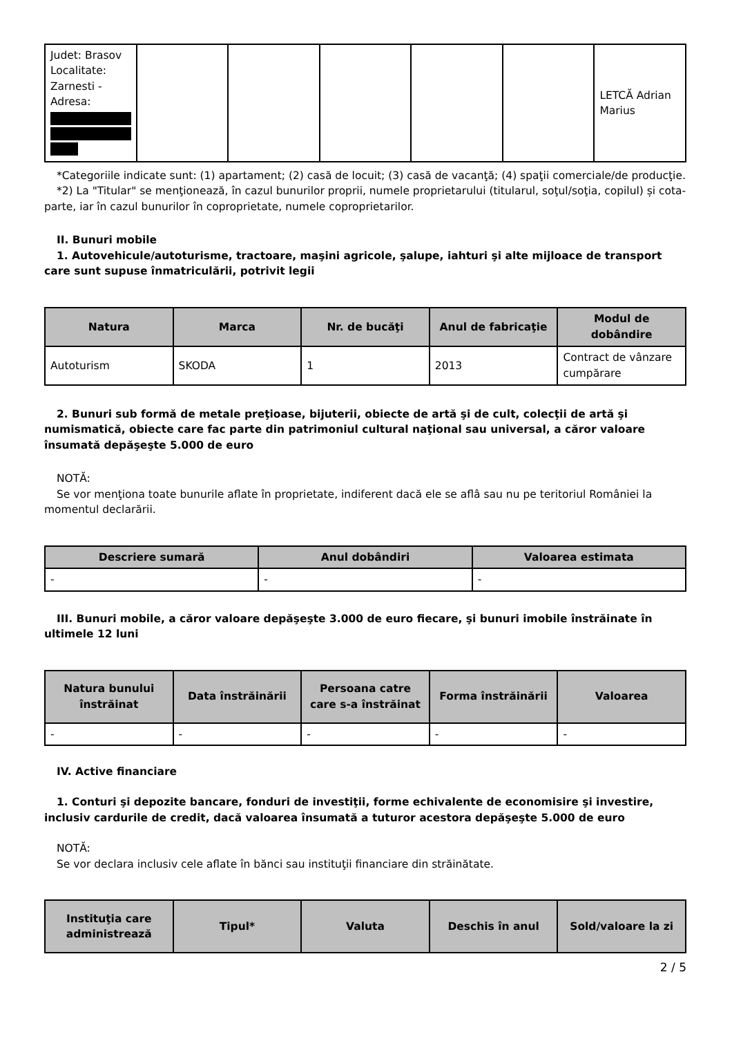| Judet: Brasov Localitate: Zarnesti - Adresa: | | | | | | LETCĂ Adrian Marius |
*Categoriile indicate sunt: (1) apartament; (2) casă de locuit; (3) casă de vacanţă; (4) spaţii comerciale/de producţie.
*2) La "Titular" se menţionează, în cazul bunurilor proprii, numele proprietarului (titularul, soţul/soţia, copilul) și cota-parte, iar în cazul bunurilor în coproprietate, numele coproprietarilor.
II. Bunuri mobile
1. Autovehicule/autoturisme, tractoare, maşini agricole, şalupe, iahturi şi alte mijloace de transport care sunt supuse înmatriculării, potrivit legii
| Natura | Marca | Nr. de bucăţi | Anul de fabricaţie | Modul de dobândire |
| --- | --- | --- | --- | --- |
| Autoturism | SKODA | 1 | 2013 | Contract de vânzare cumpărare |
2. Bunuri sub formă de metale preţioase, bijuterii, obiecte de artă şi de cult, colecţii de artă şi numismatică, obiecte care fac parte din patrimoniul cultural naţional sau universal, a căror valoare însumată depăşeşte 5.000 de euro
NOTĂ:
Se vor menţiona toate bunurile aflate în proprietate, indiferent dacă ele se aflâ sau nu pe teritoriul României la momentul declarării.
| Descriere sumară | Anul dobândiri | Valoarea estimata |
| --- | --- | --- |
| - | - | - |
III. Bunuri mobile, a căror valoare depăşeşte 3.000 de euro fiecare, şi bunuri imobile înstrăinate în ultimele 12 luni
| Natura bunului înstrăinat | Data înstrăinării | Persoana catre care s-a înstrăinat | Forma înstrăinării | Valoarea |
| --- | --- | --- | --- | --- |
| - | - | - | - | - |
IV. Active financiare
1. Conturi şi depozite bancare, fonduri de investiţii, forme echivalente de economisire şi investire, inclusiv cardurile de credit, dacă valoarea însumată a tuturor acestora depăşeşte 5.000 de euro
NOTĂ:
Se vor declara inclusiv cele aflate în bănci sau instituţii financiare din străinătate.
| Instituţia care administrează | Tipul* | Valuta | Deschis în anul | Sold/valoare la zi |
| --- | --- | --- | --- | --- |
2 / 5